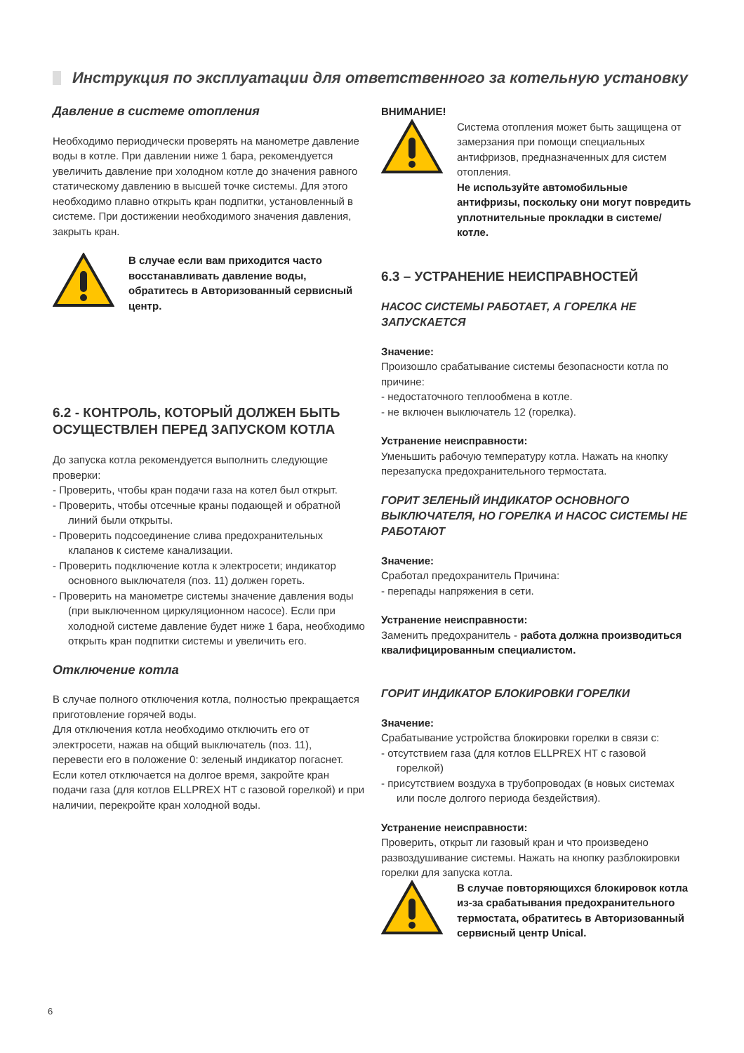Инструкция по эксплуатации для ответственного за котельную установку
Давление в системе отопления
Необходимо периодически проверять на манометре давление воды в котле. При давлении ниже 1 бара, рекомендуется увеличить давление при холодном котле до значения равного статическому давлению в высшей точке системы. Для этого необходимо плавно открыть кран подпитки, установленный в системе. При достижении необходимого значения давления, закрыть кран.
В случае если вам приходится часто восстанавливать давление воды, обратитесь в Авторизованный сервисный центр.
6.2 - КОНТРОЛЬ, КОТОРЫЙ ДОЛЖЕН БЫТЬ ОСУЩЕСТВЛЕН ПЕРЕД ЗАПУСКОМ КОТЛА
До запуска котла рекомендуется выполнить следующие проверки:
- Проверить, чтобы кран подачи газа на котел был открыт.
- Проверить, чтобы отсечные краны подающей и обратной линий были открыты.
- Проверить подсоединение слива предохранительных клапанов к системе канализации.
- Проверить подключение котла к электросети; индикатор основного выключателя (поз. 11) должен гореть.
- Проверить на манометре системы значение давления воды (при выключенном циркуляционном насосе). Если при холодной системе давление будет ниже 1 бара, необходимо открыть кран подпитки системы и увеличить его.
Отключение котла
В случае полного отключения котла, полностью прекращается приготовление горячей воды.
Для отключения котла необходимо отключить его от электросети, нажав на общий выключатель (поз. 11), перевести его в положение 0: зеленый индикатор погаснет.
Если котел отключается на долгое время, закройте кран подачи газа (для котлов ELLPREX HT с газовой горелкой) и при наличии, перекройте кран холодной воды.
ВНИМАНИЕ!
Система отопления может быть защищена от замерзания при помощи специальных антифризов, предназначенных для систем отопления.
Не используйте автомобильные антифризы, поскольку они могут повредить уплотнительные прокладки в системе/ котле.
6.3 – УСТРАНЕНИЕ НЕИСПРАВНОСТЕЙ
НАСОС СИСТЕМЫ РАБОТАЕТ, А ГОРЕЛКА НЕ ЗАПУСКАЕТСЯ
Значение:
Произошло срабатывание системы безопасности котла по причине:
- недостаточного теплообмена в котле.
- не включен выключатель 12 (горелка).
Устранение неисправности:
Уменьшить рабочую температуру котла. Нажать на кнопку перезапуска предохранительного термостата.
ГОРИТ ЗЕЛЕНЫЙ ИНДИКАТОР ОСНОВНОГО ВЫКЛЮЧАТЕЛЯ, НО ГОРЕЛКА И НАСОС СИСТЕМЫ НЕ РАБОТАЮТ
Значение:
Сработал предохранитель Причина:
- перепады напряжения в сети.
Устранение неисправности:
Заменить предохранитель - работа должна производиться квалифицированным специалистом.
ГОРИТ ИНДИКАТОР БЛОКИРОВКИ ГОРЕЛКИ
Значение:
Срабатывание устройства блокировки горелки в связи с:
- отсутствием газа (для котлов ELLPREX HT с газовой горелкой)
- присутствием воздуха в трубопроводах (в новых системах или после долгого периода бездействия).
Устранение неисправности:
Проверить, открыт ли газовый кран и что произведено развоздушивание системы. Нажать на кнопку разблокировки горелки для запуска котла.
В случае повторяющихся блокировок котла из-за срабатывания предохранительного термостата, обратитесь в Авторизованный сервисный центр Unical.
6